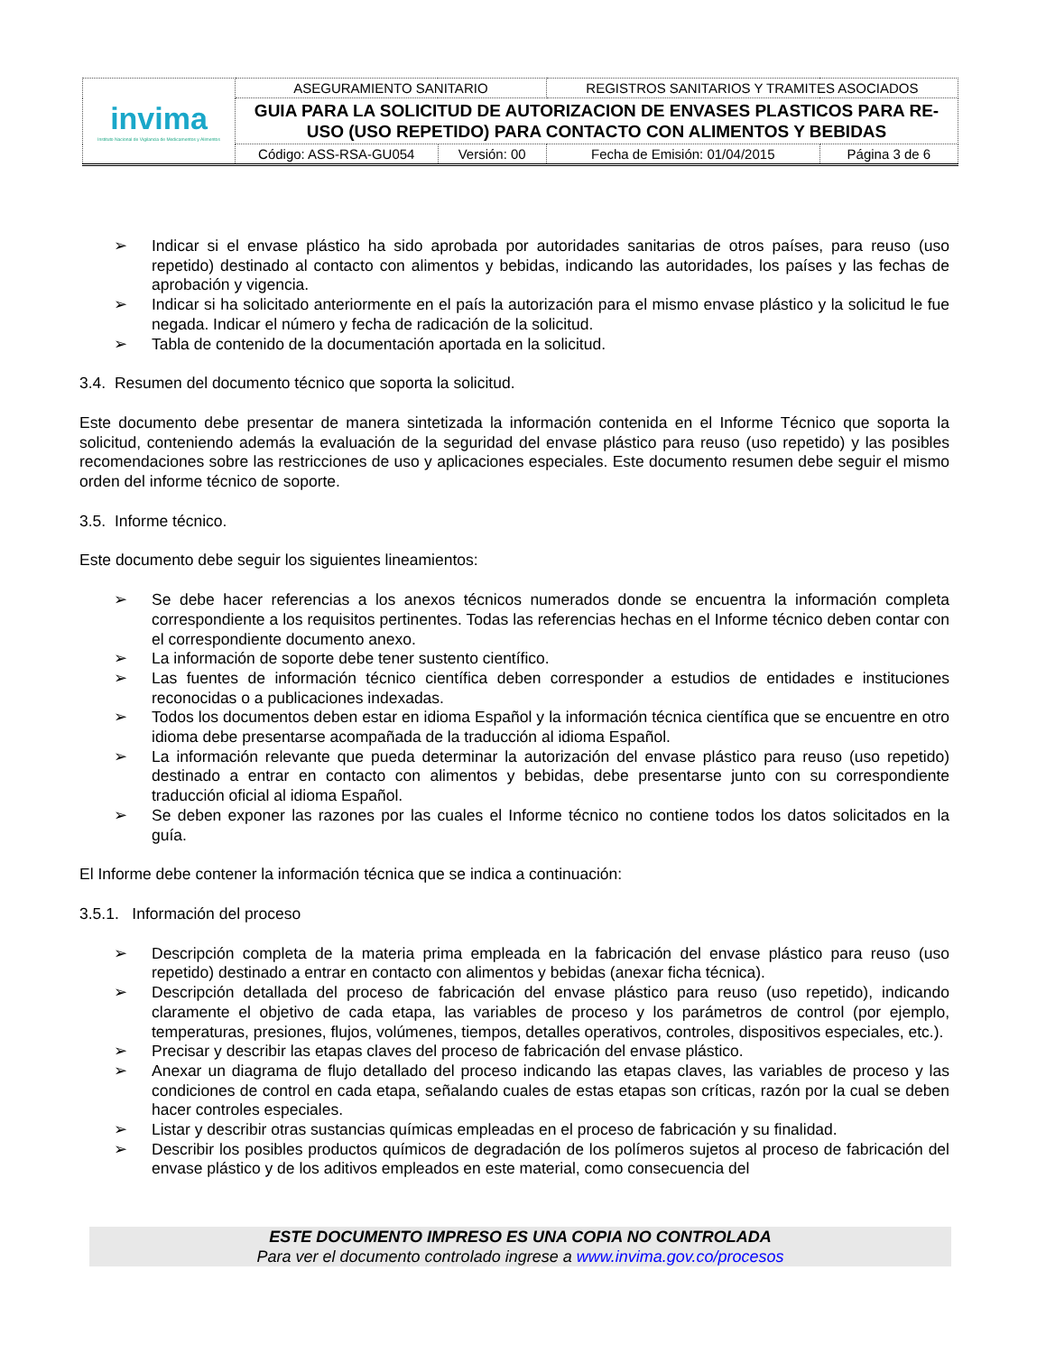| invima Instituto Nacional de Vigilancia de Medicamentos y Alimentos | ASEGURAMIENTO SANITARIO | | REGISTROS SANITARIOS Y TRAMITES ASOCIADOS | |
| | GUIA PARA LA SOLICITUD DE AUTORIZACION DE ENVASES PLASTICOS PARA RE-USO (USO REPETIDO) PARA CONTACTO CON ALIMENTOS Y BEBIDAS | | | |
| | Código: ASS-RSA-GU054 | Versión: 00 | Fecha de Emisión: 01/04/2015 | Página 3 de 6 |
➢ Indicar si el envase plástico ha sido aprobada por autoridades sanitarias de otros países, para reuso (uso repetido) destinado al contacto con alimentos y bebidas, indicando las autoridades, los países y las fechas de aprobación y vigencia.
➢ Indicar si ha solicitado anteriormente en el país la autorización para el mismo envase plástico y la solicitud le fue negada. Indicar el número y fecha de radicación de la solicitud.
➢ Tabla de contenido de la documentación aportada en la solicitud.
3.4. Resumen del documento técnico que soporta la solicitud.
Este documento debe presentar de manera sintetizada la información contenida en el Informe Técnico que soporta la solicitud, conteniendo además la evaluación de la seguridad del envase plástico para reuso (uso repetido) y las posibles recomendaciones sobre las restricciones de uso y aplicaciones especiales. Este documento resumen debe seguir el mismo orden del informe técnico de soporte.
3.5. Informe técnico.
Este documento debe seguir los siguientes lineamientos:
➢ Se debe hacer referencias a los anexos técnicos numerados donde se encuentra la información completa correspondiente a los requisitos pertinentes. Todas las referencias hechas en el Informe técnico deben contar con el correspondiente documento anexo.
➢ La información de soporte debe tener sustento científico.
➢ Las fuentes de información técnico científica deben corresponder a estudios de entidades e instituciones reconocidas o a publicaciones indexadas.
➢ Todos los documentos deben estar en idioma Español y la información técnica científica que se encuentre en otro idioma debe presentarse acompañada de la traducción al idioma Español.
➢ La información relevante que pueda determinar la autorización del envase plástico para reuso (uso repetido) destinado a entrar en contacto con alimentos y bebidas, debe presentarse junto con su correspondiente traducción oficial al idioma Español.
➢ Se deben exponer las razones por las cuales el Informe técnico no contiene todos los datos solicitados en la guía.
El Informe debe contener la información técnica que se indica a continuación:
3.5.1. Información del proceso
➢ Descripción completa de la materia prima empleada en la fabricación del envase plástico para reuso (uso repetido) destinado a entrar en contacto con alimentos y bebidas (anexar ficha técnica).
➢ Descripción detallada del proceso de fabricación del envase plástico para reuso (uso repetido), indicando claramente el objetivo de cada etapa, las variables de proceso y los parámetros de control (por ejemplo, temperaturas, presiones, flujos, volúmenes, tiempos, detalles operativos, controles, dispositivos especiales, etc.).
➢ Precisar y describir las etapas claves del proceso de fabricación del envase plástico.
➢ Anexar un diagrama de flujo detallado del proceso indicando las etapas claves, las variables de proceso y las condiciones de control en cada etapa, señalando cuales de estas etapas son críticas, razón por la cual se deben hacer controles especiales.
➢ Listar y describir otras sustancias químicas empleadas en el proceso de fabricación y su finalidad.
➢ Describir los posibles productos químicos de degradación de los polímeros sujetos al proceso de fabricación del envase plástico y de los aditivos empleados en este material, como consecuencia del
ESTE DOCUMENTO IMPRESO ES UNA COPIA NO CONTROLADA
Para ver el documento controlado ingrese a www.invima.gov.co/procesos